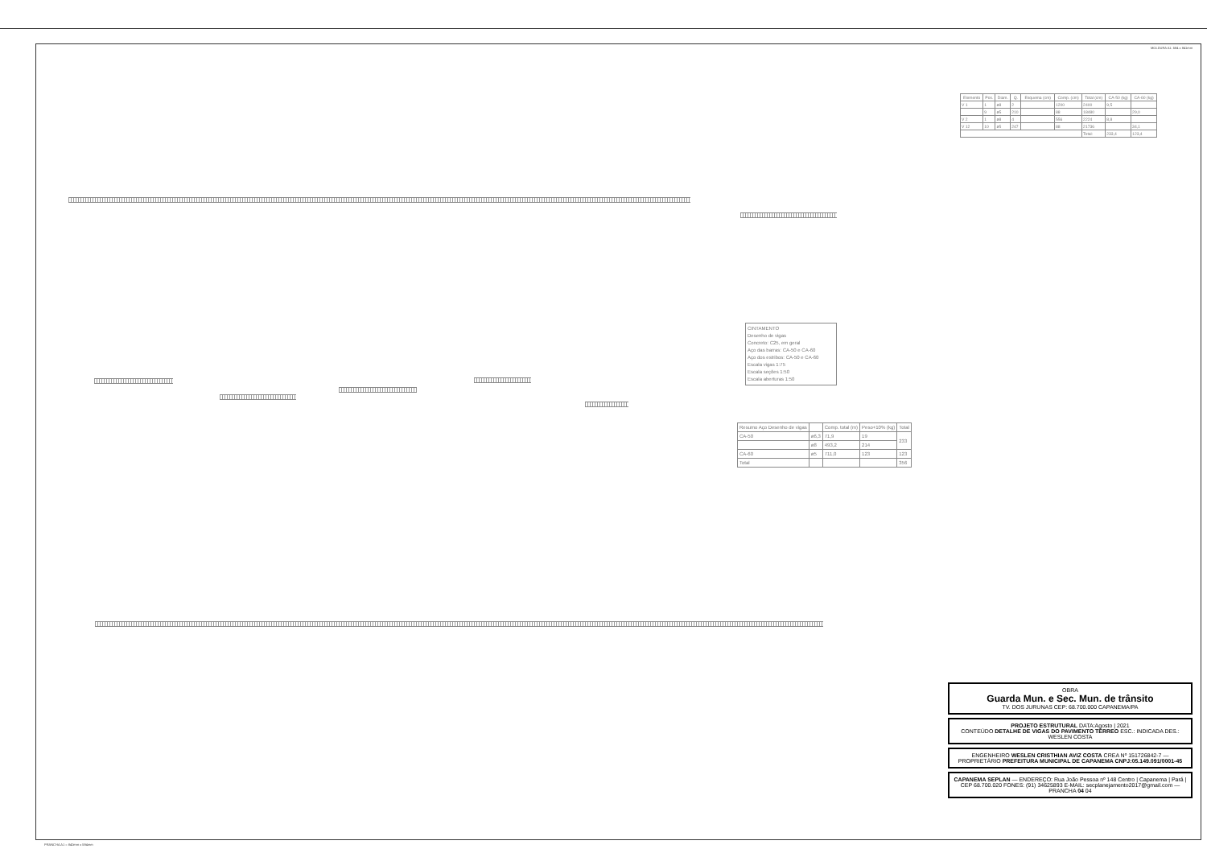MOLDURA A1: 584 x 841mm
| Elemento | Pos. | Diam. | Q. | Esquema (cm) | Comp. (cm) | Total (cm) | CA-50 (kg) | CA-60 (kg) |
| --- | --- | --- | --- | --- | --- | --- | --- | --- |
| V 1 | 1 | ø8 | 2 | | 1200 | 2400 | 9,5 | |
| | 9 | ø5 | 210 | | 88 | 18480 | | 29,0 |
| V 2 | 1 | ø8 | 4 | | 556 | 2224 | 8,8 | |
| V 12 | 10 | ø5 | 247 | | 88 | 21736 | | 34,1 |
| | | | | | | Total: | 233,4 | 123,4 |
CINTAMENTO
Desenho de vigas
Concreto: C25, em geral
Aço das barras: CA-50 e CA-60
Aço dos estribos: CA-50 e CA-60
Escala vigas 1:75
Escala seções 1:50
Escala aberturas 1:50
| Resumo Aço Desenho de vigas | | Comp. total (m) | Peso+10% (kg) | Total |
| --- | --- | --- | --- | --- |
| CA-50 | ø6,3 | 71,9 | 19 | 233 |
| | ø8 | 493,2 | 214 | |
| CA-60 | ø5 | 711,0 | 123 | 123 |
| Total | | | | 356 |
OBRA
Guarda Mun. e Sec. Mun. de trânsito
TV. DOS JURUNAS CEP: 68.700.000 CAPANEMA/PA
PROJETO ESTRUTURAL DATA:Agosto | 2021
CONTEÚDO DETALHE DE VIGAS DO PAVIMENTO TÉRREO ESC.: INDICADA DES.: WESLEN COSTA
ENGENHEIRO WESLEN CRISTHIAN AVIZ COSTA CREA Nº 151726842-7 — PROPRIETÁRIO PREFEITURA MUNICIPAL DE CAPANEMA CNPJ:05.149.091/0001-45
CAPANEMA SEPLAN — ENDEREÇO: Rua João Pessoa nº 148 Centro | Capanema | Pará | CEP 68.700.020 FONES: (91) 34625893 E-MAIL: secplanejamento2017@gmail.com — PRANCHA 04 04
PRANCHA A1 = 840mm x 594mm